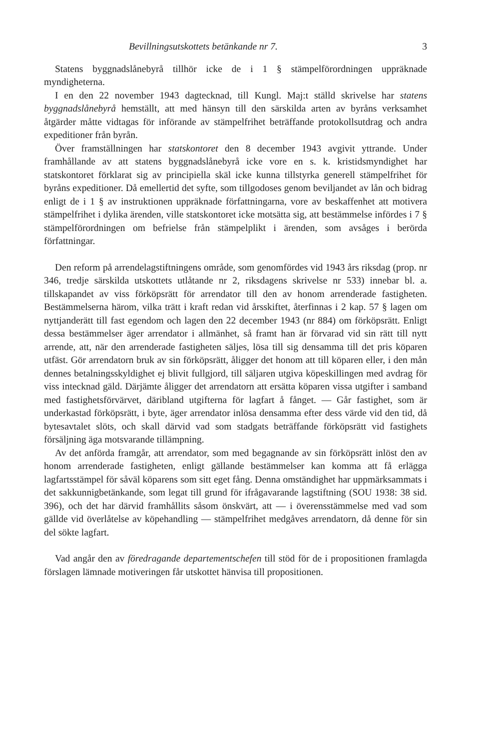Bevillningsutskottets betänkande nr 7. 3
Statens byggnadslånebyrå tillhör icke de i 1 § stämpelförordningen uppräknade myndigheterna.
I en den 22 november 1943 dagtecknad, till Kungl. Maj:t ställd skrivelse har statens byggnadslånebyrå hemställt, att med hänsyn till den särskilda arten av byråns verksamhet åtgärder måtte vidtagas för införande av stämpelfrihet beträffande protokollsutdrag och andra expeditioner från byrån.
Över framställningen har statskontoret den 8 december 1943 avgivit yttrande. Under framhållande av att statens byggnadslånebyrå icke vore en s. k. kristidsmyndighet har statskontoret förklarat sig av principiella skäl icke kunna tillstyrka generell stämpelfrihet för byråns expeditioner. Då emellertid det syfte, som tillgodoses genom beviljandet av lån och bidrag enligt de i 1 § av instruktionen uppräknade författningarna, vore av beskaffenhet att motivera stämpelfrihet i dylika ärenden, ville statskontoret icke motsätta sig, att bestämmelse infördes i 7 § stämpelförordningen om befrielse från stämpelplikt i ärenden, som avsåges i berörda författningar.
Den reform på arrendelagstiftningens område, som genomfördes vid 1943 års riksdag (prop. nr 346, tredje särskilda utskottets utlåtande nr 2, riksdagens skrivelse nr 533) innebar bl. a. tillskapandet av viss förköpsrätt för arrendator till den av honom arrenderade fastigheten. Bestämmelserna härom, vilka trätt i kraft redan vid årsskiftet, återfinnas i 2 kap. 57 § lagen om nyttjanderätt till fast egendom och lagen den 22 december 1943 (nr 884) om förköpsrätt. Enligt dessa bestämmelser äger arrendator i allmänhet, så framt han är förvarad vid sin rätt till nytt arrende, att, när den arrenderade fastigheten säljes, lösa till sig densamma till det pris köparen utfäst. Gör arrendatorn bruk av sin förköpsrätt, åligger det honom att till köparen eller, i den mån dennes betalningsskyldighet ej blivit fullgjord, till säljaren utgiva köpeskillingen med avdrag för viss intecknad gäld. Därjämte åligger det arrendatorn att ersätta köparen vissa utgifter i samband med fastighetsförvärvet, däribland utgifterna för lagfart å fånget. — Går fastighet, som är underkastad förköpsrätt, i byte, äger arrendator inlösa densamma efter dess värde vid den tid, då bytesavtalet slöts, och skall därvid vad som stadgats beträffande förköpsrätt vid fastighets försäljning äga motsvarande tillämpning.
Av det anförda framgår, att arrendator, som med begagnande av sin förköpsrätt inlöst den av honom arrenderade fastigheten, enligt gällande bestämmelser kan komma att få erlägga lagfartsstämpel för såväl köparens som sitt eget fång. Denna omständighet har uppmärksammats i det sakkunnigbetänkande, som legat till grund för ifrågavarande lagstiftning (SOU 1938: 38 sid. 396), och det har därvid framhållits såsom önskvärt, att — i överensstämmelse med vad som gällde vid överlåtelse av köpehandling — stämpelfrihet medgåves arrendatorn, då denne för sin del sökte lagfart.
Vad angår den av föredragande departementschefen till stöd för de i propositionen framlagda förslagen lämnade motiveringen får utskottet hänvisa till propositionen.